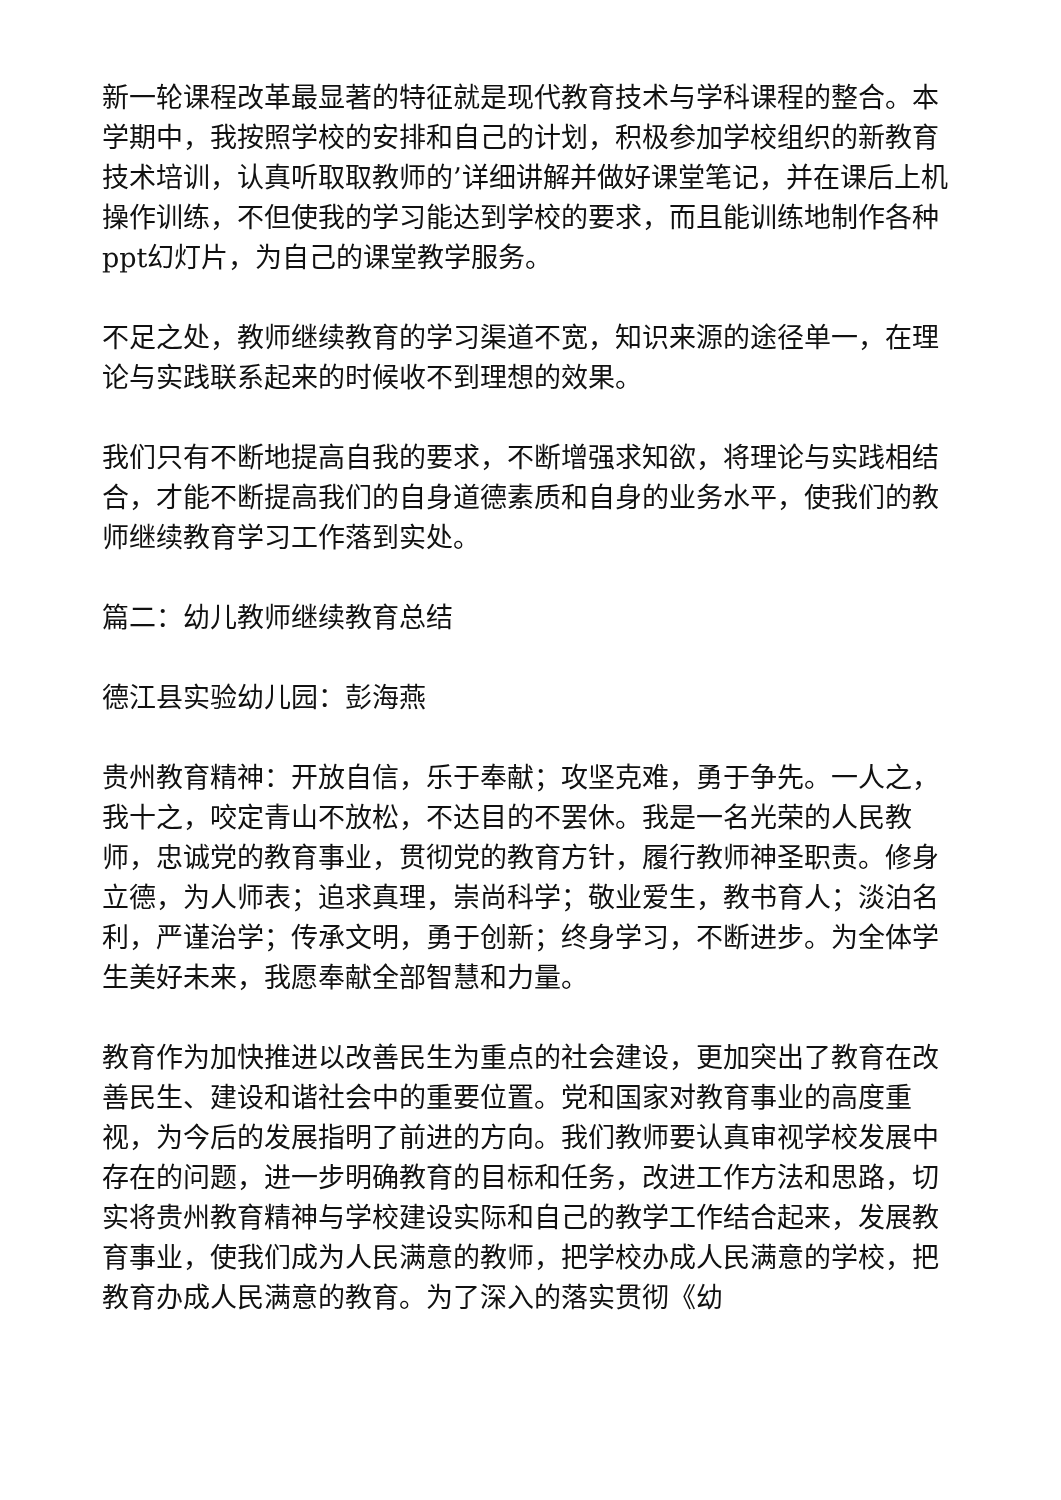新一轮课程改革最显著的特征就是现代教育技术与学科课程的整合。本学期中，我按照学校的安排和自己的计划，积极参加学校组织的新教育技术培训，认真听取取教师的’详细讲解并做好课堂笔记，并在课后上机操作训练，不但使我的学习能达到学校的要求，而且能训练地制作各种ppt幻灯片，为自己的课堂教学服务。
不足之处，教师继续教育的学习渠道不宽，知识来源的途径单一，在理论与实践联系起来的时候收不到理想的效果。
我们只有不断地提高自我的要求，不断增强求知欲，将理论与实践相结合，才能不断提高我们的自身道德素质和自身的业务水平，使我们的教师继续教育学习工作落到实处。
篇二：幼儿教师继续教育总结
德江县实验幼儿园：彭海燕
贵州教育精神：开放自信，乐于奉献；攻坚克难，勇于争先。一人之，我十之，咬定青山不放松，不达目的不罢休。我是一名光荣的人民教师，忠诚党的教育事业，贯彻党的教育方针，履行教师神圣职责。修身立德，为人师表；追求真理，崇尚科学；敬业爱生，教书育人；淡泊名利，严谨治学；传承文明，勇于创新；终身学习，不断进步。为全体学生美好未来，我愿奉献全部智慧和力量。
教育作为加快推进以改善民生为重点的社会建设，更加突出了教育在改善民生、建设和谐社会中的重要位置。党和国家对教育事业的高度重视，为今后的发展指明了前进的方向。我们教师要认真审视学校发展中存在的问题，进一步明确教育的目标和任务，改进工作方法和思路，切实将贵州教育精神与学校建设实际和自己的教学工作结合起来，发展教育事业，使我们成为人民满意的教师，把学校办成人民满意的学校，把教育办成人民满意的教育。为了深入的落实贯彻《幼